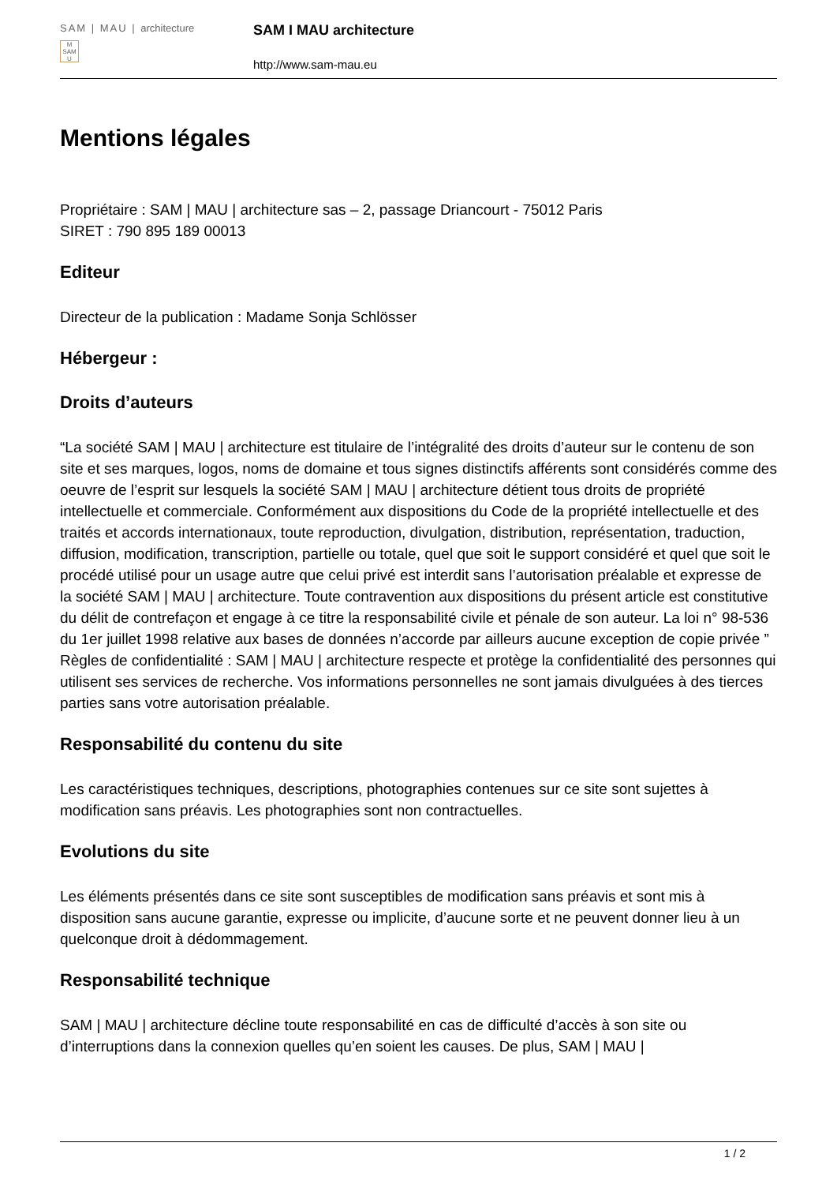SAM | MAU | architecture
M
SAM
U
SAM I MAU architecture
http://www.sam-mau.eu
Mentions légales
Propriétaire : SAM | MAU | architecture sas – 2, passage Driancourt - 75012 Paris
SIRET : 790 895 189 00013
Editeur
Directeur de la publication : Madame Sonja Schlösser
Hébergeur :
Droits d’auteurs
“La société SAM | MAU | architecture est titulaire de l’intégralité des droits d’auteur sur le contenu de son site et ses marques, logos, noms de domaine et tous signes distinctifs afférents sont considérés comme des oeuvre de l’esprit sur lesquels la société SAM | MAU | architecture détient tous droits de propriété intellectuelle et commerciale. Conformément aux dispositions du Code de la propriété intellectuelle et des traités et accords internationaux, toute reproduction, divulgation, distribution, représentation, traduction, diffusion, modification, transcription, partielle ou totale, quel que soit le support considéré et quel que soit le procédé utilisé pour un usage autre que celui privé est interdit sans l’autorisation préalable et expresse de la société SAM | MAU | architecture. Toute contravention aux dispositions du présent article est constitutive du délit de contrefaçon et engage à ce titre la responsabilité civile et pénale de son auteur. La loi n° 98-536 du 1er juillet 1998 relative aux bases de données n’accorde par ailleurs aucune exception de copie privée ” Règles de confidentialité : SAM | MAU | architecture respecte et protège la confidentialité des personnes qui utilisent ses services de recherche. Vos informations personnelles ne sont jamais divulguées à des tierces parties sans votre autorisation préalable.
Responsabilité du contenu du site
Les caractéristiques techniques, descriptions, photographies contenues sur ce site sont sujettes à modification sans préavis. Les photographies sont non contractuelles.
Evolutions du site
Les éléments présentés dans ce site sont susceptibles de modification sans préavis et sont mis à disposition sans aucune garantie, expresse ou implicite, d’aucune sorte et ne peuvent donner lieu à un quelconque droit à dédommagement.
Responsabilité technique
SAM | MAU | architecture décline toute responsabilité en cas de difficulté d’accès à son site ou d’interruptions dans la connexion quelles qu’en soient les causes. De plus, SAM | MAU |
1 / 2